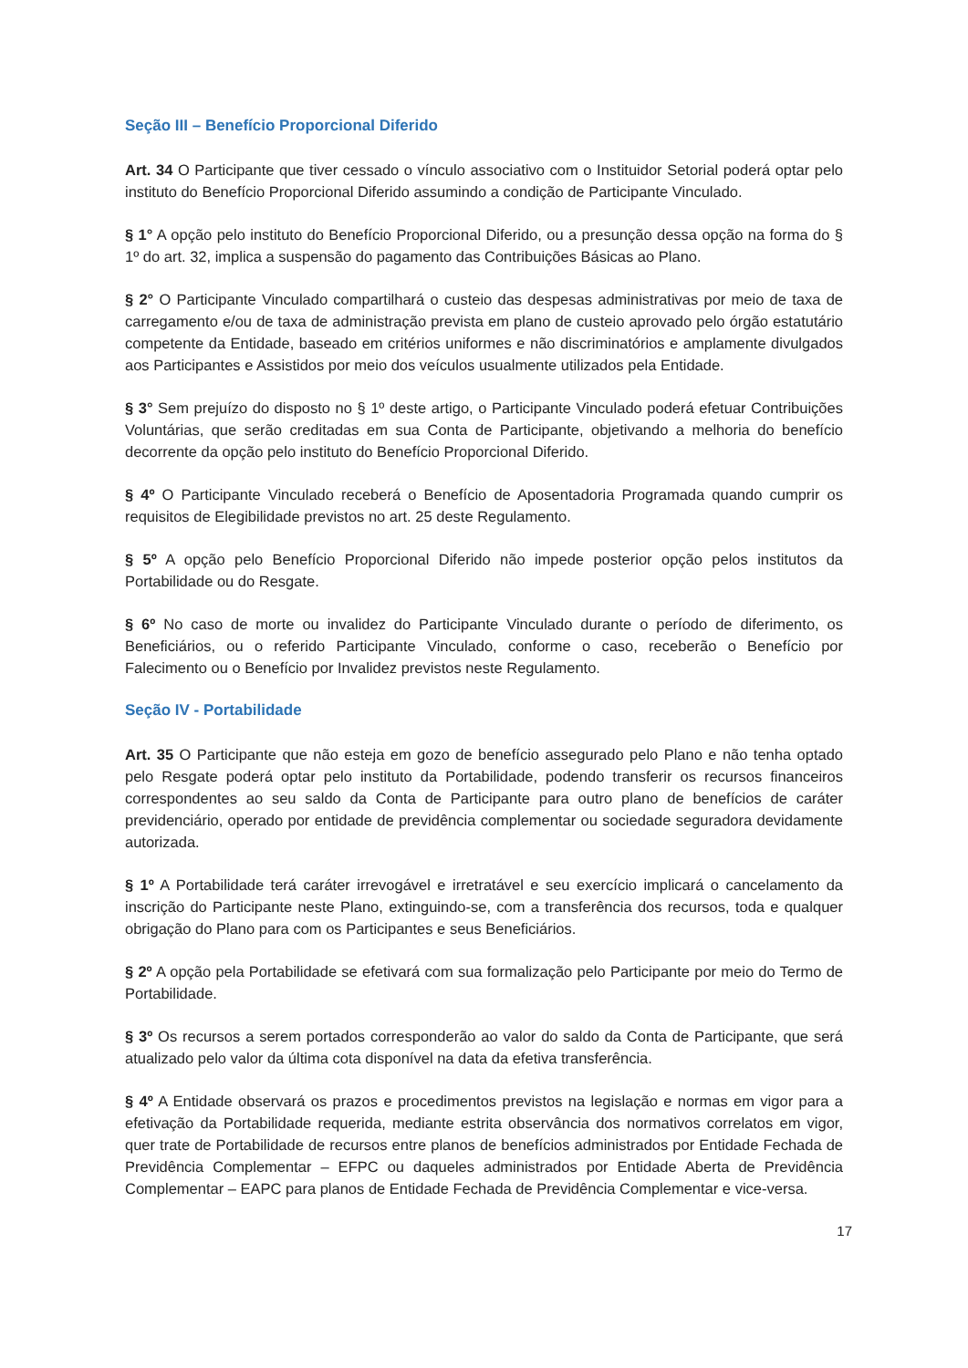Seção III – Benefício Proporcional Diferido
Art. 34 O Participante que tiver cessado o vínculo associativo com o Instituidor Setorial poderá optar pelo instituto do Benefício Proporcional Diferido assumindo a condição de Participante Vinculado.
§ 1° A opção pelo instituto do Benefício Proporcional Diferido, ou a presunção dessa opção na forma do § 1º do art. 32, implica a suspensão do pagamento das Contribuições Básicas ao Plano.
§ 2° O Participante Vinculado compartilhará o custeio das despesas administrativas por meio de taxa de carregamento e/ou de taxa de administração prevista em plano de custeio aprovado pelo órgão estatutário competente da Entidade, baseado em critérios uniformes e não discriminatórios e amplamente divulgados aos Participantes e Assistidos por meio dos veículos usualmente utilizados pela Entidade.
§ 3° Sem prejuízo do disposto no § 1º deste artigo, o Participante Vinculado poderá efetuar Contribuições Voluntárias, que serão creditadas em sua Conta de Participante, objetivando a melhoria do benefício decorrente da opção pelo instituto do Benefício Proporcional Diferido.
§ 4º O Participante Vinculado receberá o Benefício de Aposentadoria Programada quando cumprir os requisitos de Elegibilidade previstos no art. 25 deste Regulamento.
§ 5º A opção pelo Benefício Proporcional Diferido não impede posterior opção pelos institutos da Portabilidade ou do Resgate.
§ 6º No caso de morte ou invalidez do Participante Vinculado durante o período de diferimento, os Beneficiários, ou o referido Participante Vinculado, conforme o caso, receberão o Benefício por Falecimento ou o Benefício por Invalidez previstos neste Regulamento.
Seção IV - Portabilidade
Art. 35 O Participante que não esteja em gozo de benefício assegurado pelo Plano e não tenha optado pelo Resgate poderá optar pelo instituto da Portabilidade, podendo transferir os recursos financeiros correspondentes ao seu saldo da Conta de Participante para outro plano de benefícios de caráter previdenciário, operado por entidade de previdência complementar ou sociedade seguradora devidamente autorizada.
§ 1º A Portabilidade terá caráter irrevogável e irretratável e seu exercício implicará o cancelamento da inscrição do Participante neste Plano, extinguindo-se, com a transferência dos recursos, toda e qualquer obrigação do Plano para com os Participantes e seus Beneficiários.
§ 2º A opção pela Portabilidade se efetivará com sua formalização pelo Participante por meio do Termo de Portabilidade.
§ 3º Os recursos a serem portados corresponderão ao valor do saldo da Conta de Participante, que será atualizado pelo valor da última cota disponível na data da efetiva transferência.
§ 4º A Entidade observará os prazos e procedimentos previstos na legislação e normas em vigor para a efetivação da Portabilidade requerida, mediante estrita observância dos normativos correlatos em vigor, quer trate de Portabilidade de recursos entre planos de benefícios administrados por Entidade Fechada de Previdência Complementar – EFPC ou daqueles administrados por Entidade Aberta de Previdência Complementar – EAPC para planos de Entidade Fechada de Previdência Complementar e vice-versa.
17